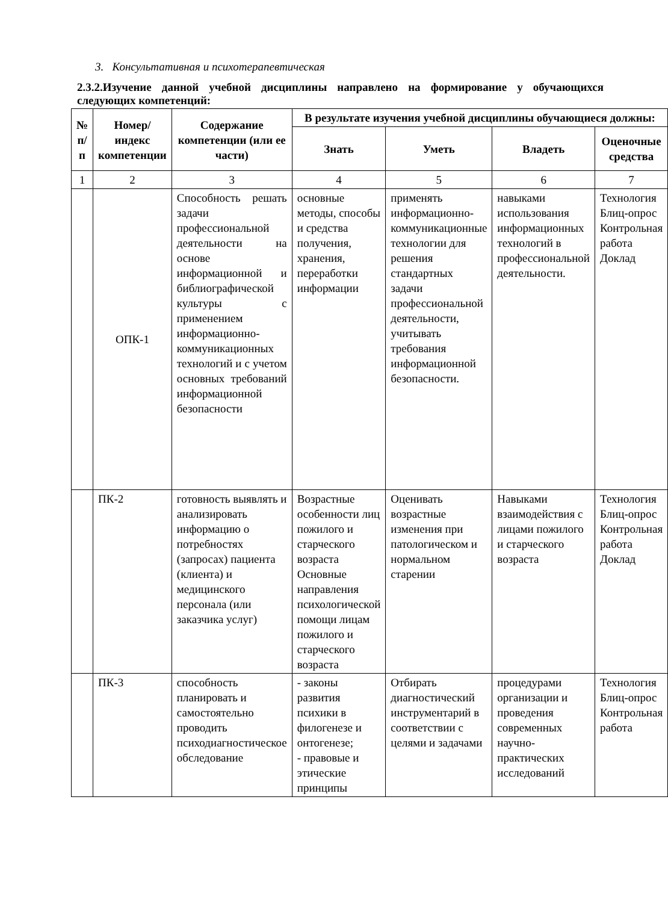3. Консультативная и психотерапевтическая
2.3.2.Изучение данной учебной дисциплины направлено на формирование у обучающихся следующих компетенций:
| № п/п | Номер/ индекс компетенции | Содержание компетенции (или ее части) | В результате изучения учебной дисциплины обучающиеся должны: | | | |
| --- | --- | --- | --- | --- | --- | --- |
| | | | Знать | Уметь | Владеть | Оценочные средства |
| 1 | 2 | 3 | 4 | 5 | 6 | 7 |
| | ОПК-1 | Способность решать задачи профессиональной деятельности на основе информационной и библиографической культуры с применением информационно-коммуникационных технологий и с учетом основных требований информационной безопасности | основные методы, способы и средства получения, хранения, переработки информации | применять информационно-коммуникационные технологии для решения стандартных задачи профессиональной деятельности, учитывать требования информационной безопасности. | навыками использования информационных технологий в профессиональной деятельности. | Технология Блиц-опрос Контрольная работа Доклад |
| | ПК-2 | готовность выявлять и анализировать информацию о потребностях (запросах) пациента (клиента) и медицинского персонала (или заказчика услуг) | Возрастные особенности лиц пожилого и старческого возраста Основные направления психологической помощи лицам пожилого и старческого возраста | Оценивать возрастные изменения при патологическом и нормальном старении | Навыками взаимодействия с лицами пожилого и старческого возраста | Технология Блиц-опрос Контрольная работа Доклад |
| | ПК-3 | способность планировать и самостоятельно проводить психодиагностическое обследование | - законы развития психики в филогенезе и онтогенезе; - правовые и этические принципы | Отбирать диагностический инструментарий в соответствии с целями и задачами | процедурами организации и проведения современных научно-практических исследований | Технология Блиц-опрос Контрольная работа |